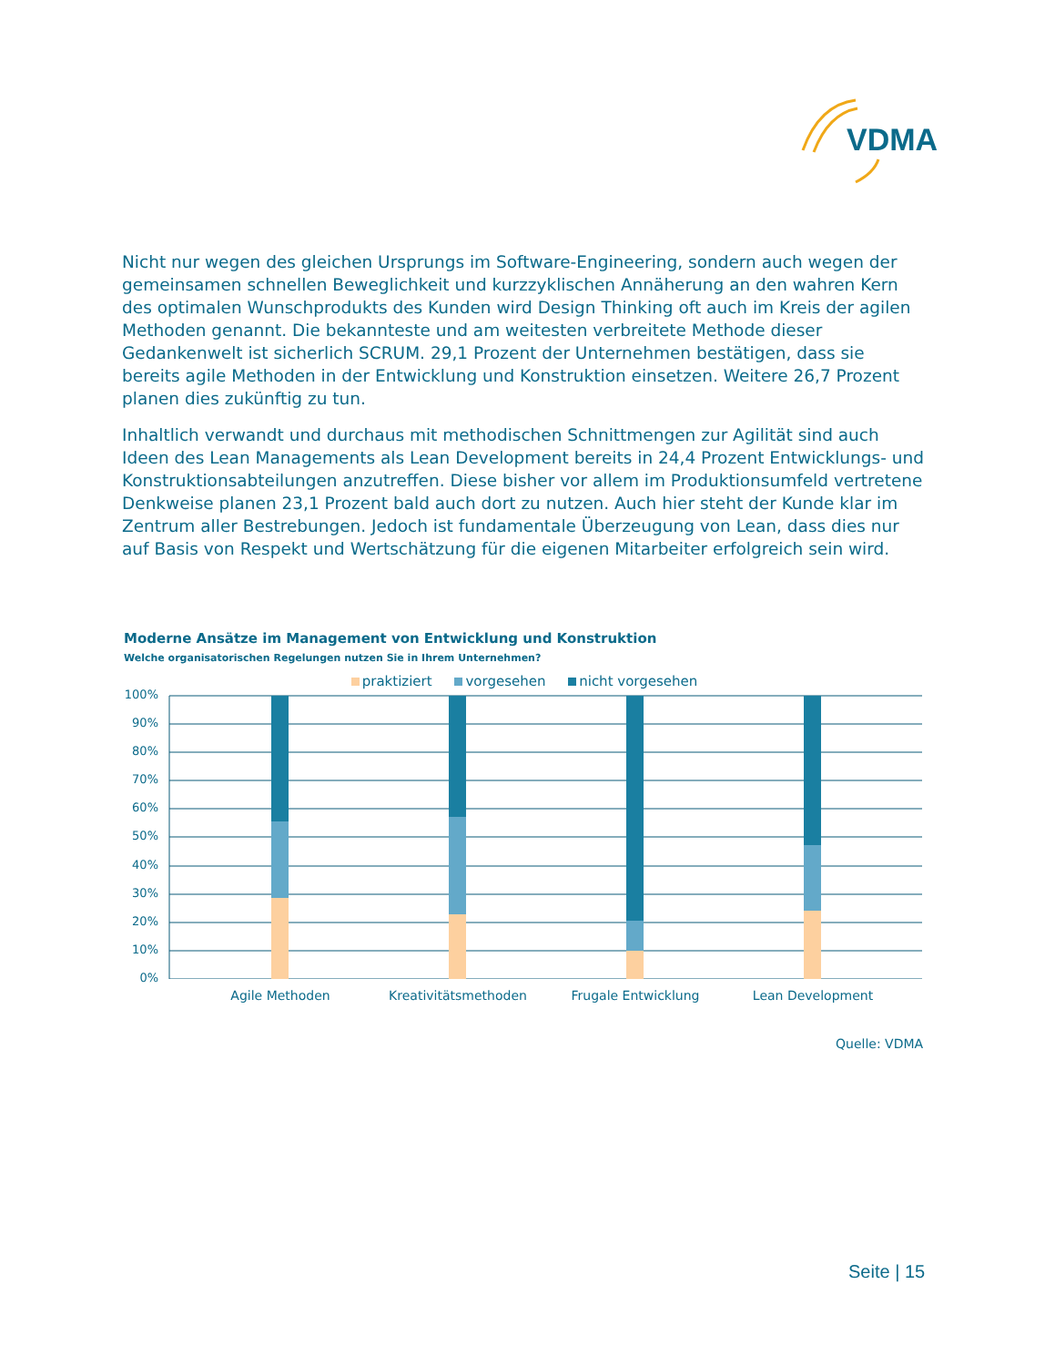VDMA
Nicht nur wegen des gleichen Ursprungs im Software-Engineering, sondern auch wegen der gemeinsamen schnellen Beweglichkeit und kurzzyklischen Annäherung an den wahren Kern des optimalen Wunschprodukts des Kunden wird Design Thinking oft auch im Kreis der agilen Methoden genannt. Die bekannteste und am weitesten verbreitete Methode dieser Gedankenwelt ist sicherlich SCRUM. 29,1 Prozent der Unternehmen bestätigen, dass sie bereits agile Methoden in der Entwicklung und Konstruktion einsetzen. Weitere 26,7 Prozent planen dies zukünftig zu tun.
Inhaltlich verwandt und durchaus mit methodischen Schnittmengen zur Agilität sind auch Ideen des Lean Managements als Lean Development bereits in 24,4 Prozent Entwicklungs- und Konstruktionsabteilungen anzutreffen. Diese bisher vor allem im Produktionsumfeld vertretene Denkweise planen 23,1 Prozent bald auch dort zu nutzen. Auch hier steht der Kunde klar im Zentrum aller Bestrebungen. Jedoch ist fundamentale Überzeugung von Lean, dass dies nur auf Basis von Respekt und Wertschätzung für die eigenen Mitarbeiter erfolgreich sein wird.
Moderne Ansätze im Management von Entwicklung und Konstruktion
Welche organisatorischen Regelungen nutzen Sie in Ihrem Unternehmen?
praktiziert vorgesehen nicht vorgesehen
100%
90%
80%
70%
60%
50%
40%
30%
20%
10%
0%
Agile Methoden Kreativitätsmethoden Frugale Entwicklung Lean Development
Quelle: VDMA
Seite | 15